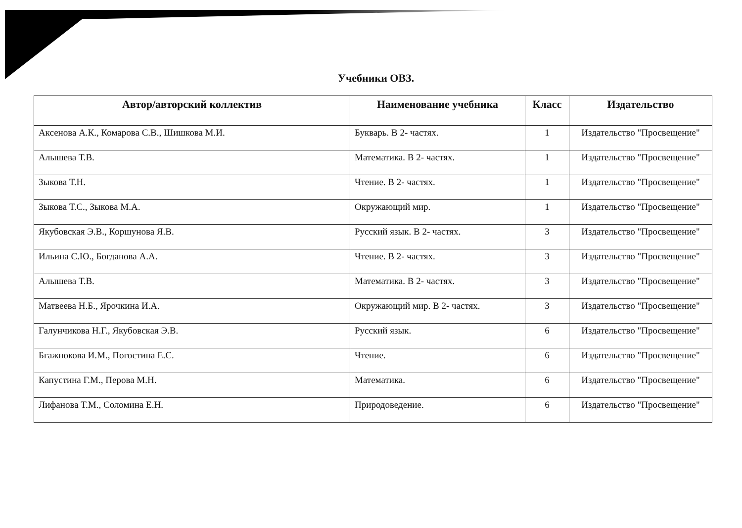Учебники ОВЗ.
| Автор/авторский коллектив | Наименование учебника | Класс | Издательство |
| --- | --- | --- | --- |
| Аксенова А.К., Комарова С.В., Шишкова М.И. | Букварь. В 2- частях. | 1 | Издательство "Просвещение" |
| Алышева Т.В. | Математика. В 2- частях. | 1 | Издательство "Просвещение" |
| Зыкова Т.Н. | Чтение. В 2- частях. | 1 | Издательство "Просвещение" |
| Зыкова Т.С., Зыкова М.А. | Окружающий мир. | 1 | Издательство "Просвещение" |
| Якубовская Э.В., Коршунова Я.В. | Русский язык. В 2- частях. | 3 | Издательство "Просвещение" |
| Ильина С.Ю., Богданова А.А. | Чтение. В 2- частях. | 3 | Издательство "Просвещение" |
| Алышева Т.В. | Математика. В 2- частях. | 3 | Издательство "Просвещение" |
| Матвеева Н.Б., Ярочкина И.А. | Окружающий мир. В 2- частях. | 3 | Издательство "Просвещение" |
| Галунчикова Н.Г., Якубовская Э.В. | Русский язык. | 6 | Издательство "Просвещение" |
| Бгажнокова И.М., Погостина Е.С. | Чтение. | 6 | Издательство "Просвещение" |
| Капустина Г.М., Перова М.Н. | Математика. | 6 | Издательство "Просвещение" |
| Лифанова Т.М., Соломина Е.Н. | Природоведение. | 6 | Издательство "Просвещение" |